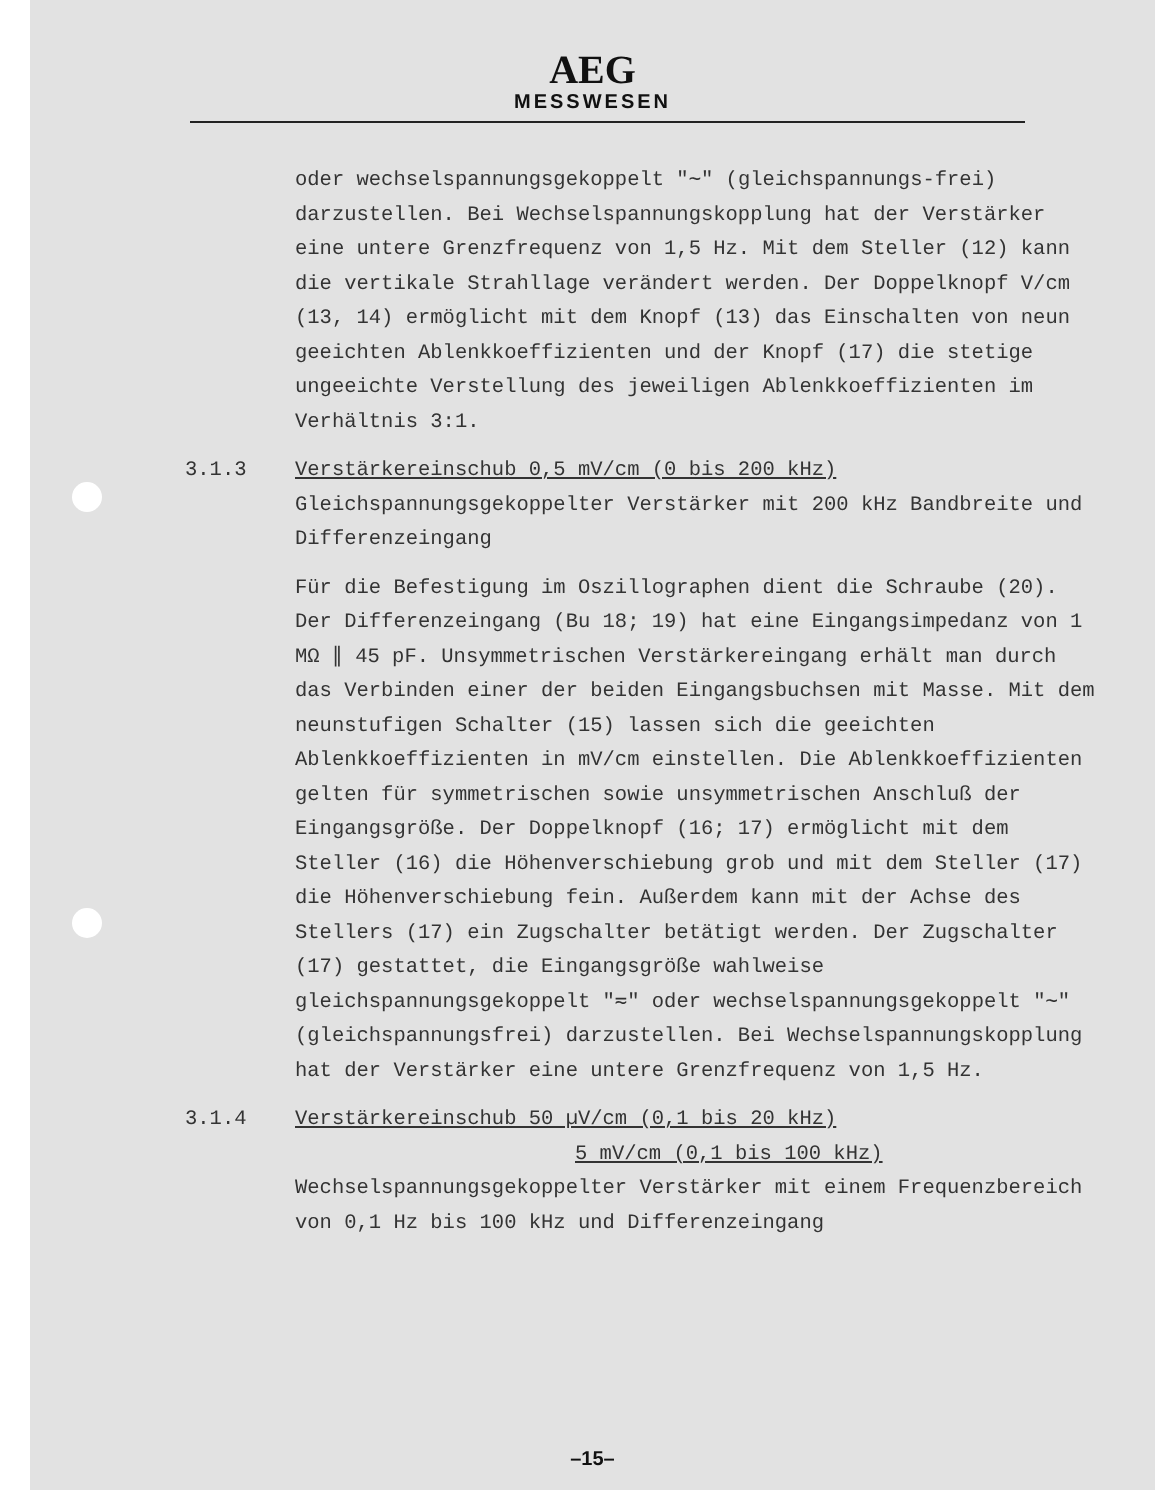AEG
MESSWESEN
oder wechselspannungsgekoppelt "∼" (gleichspannungs-frei) darzustellen. Bei Wechselspannungskopplung hat der Verstärker eine untere Grenzfrequenz von 1,5 Hz. Mit dem Steller (12) kann die vertikale Strahllage verändert werden. Der Doppelknopf V/cm (13, 14) ermöglicht mit dem Knopf (13) das Einschalten von neun geeichten Ablenkkoeffizienten und der Knopf (17) die stetige ungeeichte Verstellung des jeweiligen Ablenkkoeffizienten im Verhältnis 3:1.
3.1.3 Verstärkereinschub 0,5 mV/cm (0 bis 200 kHz)
Gleichspannungsgekoppelter Verstärker mit 200 kHz Bandbreite und Differenzeingang
Für die Befestigung im Oszillographen dient die Schraube (20). Der Differenzeingang (Bu 18; 19) hat eine Eingangsimpedanz von 1 MΩ ∥ 45 pF. Unsymmetrischen Verstärkereingang erhält man durch das Verbinden einer der beiden Eingangsbuchsen mit Masse. Mit dem neunstufigen Schalter (15) lassen sich die geeichten Ablenkkoeffizienten in mV/cm einstellen. Die Ablenkkoeffizienten gelten für symmetrischen sowie unsymmetrischen Anschluß der Eingangsgröße. Der Doppelknopf (16; 17) ermöglicht mit dem Steller (16) die Höhenverschiebung grob und mit dem Steller (17) die Höhenverschiebung fein. Außerdem kann mit der Achse des Stellers (17) ein Zugschalter betätigt werden. Der Zugschalter (17) gestattet, die Eingangsgröße wahlweise gleichspannungsgekoppelt "≂" oder wechselspannungsgekoppelt "∼" (gleichspannungsfrei) darzustellen. Bei Wechselspannungskopplung hat der Verstärker eine untere Grenzfrequenz von 1,5 Hz.
3.1.4 Verstärkereinschub 50 µV/cm (0,1 bis 20 kHz)
5 mV/cm (0,1 bis 100 kHz)
Wechselspannungsgekoppelter Verstärker mit einem Frequenzbereich von 0,1 Hz bis 100 kHz und Differenzeingang
–15–